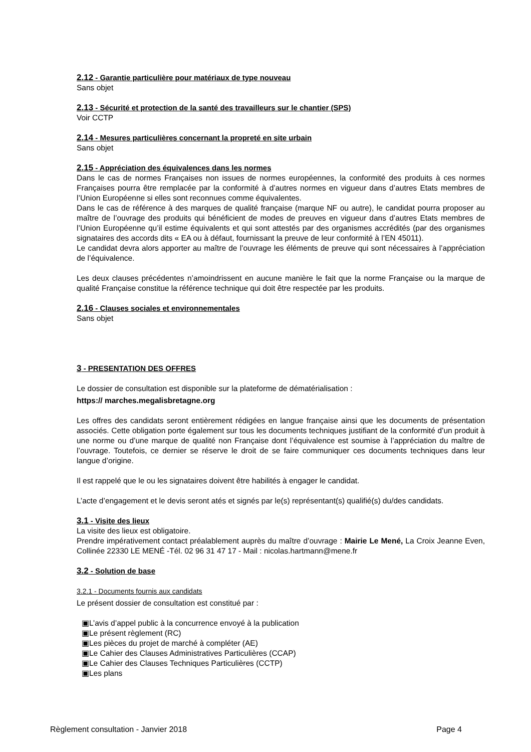2.12 - Garantie particulière pour matériaux de type nouveau
Sans objet
2.13 - Sécurité et protection de la santé des travailleurs sur le chantier (SPS)
Voir CCTP
2.14 - Mesures particulières concernant la propreté en site urbain
Sans objet
2.15 - Appréciation des équivalences dans les normes
Dans le cas de normes Françaises non issues de normes européennes, la conformité des produits à ces normes Françaises pourra être remplacée par la conformité à d’autres normes en vigueur dans d’autres Etats membres de l’Union Européenne si elles sont reconnues comme équivalentes.
Dans le cas de référence à des marques de qualité française (marque NF ou autre), le candidat pourra proposer au maître de l’ouvrage des produits qui bénéficient de modes de preuves en vigueur dans d’autres Etats membres de l’Union Européenne qu’il estime équivalents et qui sont attestés par des organismes accrédités (par des organismes signataires des accords dits « EA ou à défaut, fournissant la preuve de leur conformité à l’EN 45011).
Le candidat devra alors apporter au maître de l’ouvrage les éléments de preuve qui sont nécessaires à l’appréciation de l’équivalence.
Les deux clauses précédentes n’amoindrissent en aucune manière le fait que la norme Française ou la marque de qualité Française constitue la référence technique qui doit être respectée par les produits.
2.16 - Clauses sociales et environnementales
Sans objet
3 - PRESENTATION DES OFFRES
Le dossier de consultation est disponible sur la plateforme de dématérialisation :
https:// marches.megalisbretagne.org
Les offres des candidats seront entièrement rédigées en langue française ainsi que les documents de présentation associés. Cette obligation porte également sur tous les documents techniques justifiant de la conformité d’un produit à une norme ou d’une marque de qualité non Française dont l’équivalence est soumise à l’appréciation du maître de l’ouvrage. Toutefois, ce dernier se réserve le droit de se faire communiquer ces documents techniques dans leur langue d’origine.
Il est rappelé que le ou les signataires doivent être habilités à engager le candidat.
L’acte d’engagement et le devis seront atés et signés par le(s) représentant(s) qualifié(s) du/des candidats.
3.1 - Visite des lieux
La visite des lieux est obligatoire.
Prendre impérativement contact préalablement auprès du maître d’ouvrage : Mairie Le Mené, La Croix Jeanne Even, Collinée 22330 LE MENÉ -Tél. 02 96 31 47 17 - Mail : nicolas.hartmann@mene.fr
3.2 - Solution de base
3.2.1 - Documents fournis aux candidats
Le présent dossier de consultation est constitué par :
▣L’avis d’appel public à la concurrence envoyé à la publication
▣Le présent règlement (RC)
▣Les pièces du projet de marché à compléter (AE)
▣Le Cahier des Clauses Administratives Particulières (CCAP)
▣Le Cahier des Clauses Techniques Particulières (CCTP)
▣Les plans
Règlement consultation - Janvier 2018 Page 4